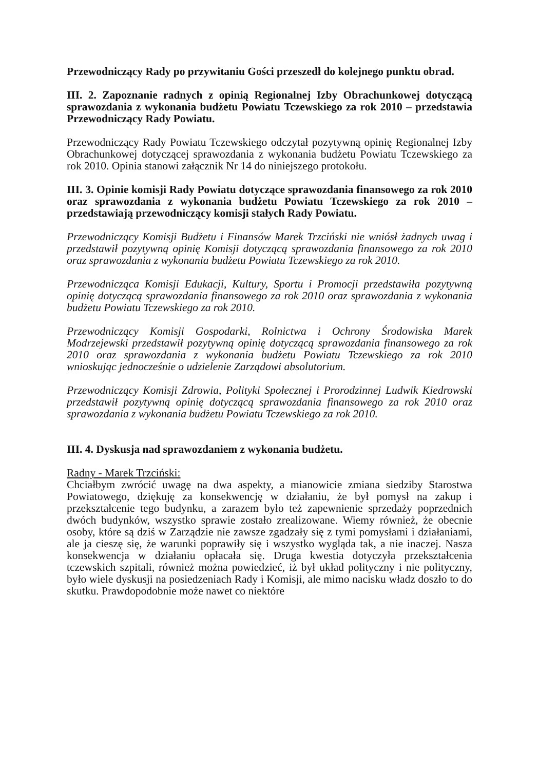Przewodniczący Rady po przywitaniu Gości przeszedł do kolejnego punktu obrad.
III. 2. Zapoznanie radnych z opinią Regionalnej Izby Obrachunkowej dotyczącą sprawozdania z wykonania budżetu Powiatu Tczewskiego za rok 2010 – przedstawia Przewodniczący Rady Powiatu.
Przewodniczący Rady Powiatu Tczewskiego odczytał pozytywną opinię Regionalnej Izby Obrachunkowej dotyczącej sprawozdania z wykonania budżetu Powiatu Tczewskiego za rok 2010. Opinia stanowi załącznik Nr 14 do niniejszego protokołu.
III. 3. Opinie komisji Rady Powiatu dotyczące sprawozdania finansowego za rok 2010 oraz sprawozdania z wykonania budżetu Powiatu Tczewskiego za rok 2010 – przedstawiają przewodniczący komisji stałych Rady Powiatu.
Przewodniczący Komisji Budżetu i Finansów Marek Trzciński nie wniósł żadnych uwag i przedstawił pozytywną opinię Komisji dotyczącą sprawozdania finansowego za rok 2010 oraz sprawozdania z wykonania budżetu Powiatu Tczewskiego za rok 2010.
Przewodnicząca Komisji Edukacji, Kultury, Sportu i Promocji przedstawiła pozytywną opinię dotyczącą sprawozdania finansowego za rok 2010 oraz sprawozdania z wykonania budżetu Powiatu Tczewskiego za rok 2010.
Przewodniczący Komisji Gospodarki, Rolnictwa i Ochrony Środowiska Marek Modrzejewski przedstawił pozytywną opinię dotyczącą sprawozdania finansowego za rok 2010 oraz sprawozdania z wykonania budżetu Powiatu Tczewskiego za rok 2010 wnioskując jednocześnie o udzielenie Zarządowi absolutorium.
Przewodniczący Komisji Zdrowia, Polityki Społecznej i Prorodzinnej Ludwik Kiedrowski przedstawił pozytywną opinię dotyczącą sprawozdania finansowego za rok 2010 oraz sprawozdania z wykonania budżetu Powiatu Tczewskiego za rok 2010.
III. 4. Dyskusja nad sprawozdaniem z wykonania budżetu.
Radny - Marek Trzciński:
Chciałbym zwrócić uwagę na dwa aspekty, a mianowicie zmiana siedziby Starostwa Powiatowego, dziękuję za konsekwencję w działaniu, że był pomysł na zakup i przekształcenie tego budynku, a zarazem było też zapewnienie sprzedaży poprzednich dwóch budynków, wszystko sprawie zostało zrealizowane. Wiemy również, że obecnie osoby, które są dziś w Zarządzie nie zawsze zgadzały się z tymi pomysłami i działaniami, ale ja cieszę się, że warunki poprawiły się i wszystko wygląda tak, a nie inaczej. Nasza konsekwencja w działaniu opłacała się. Druga kwestia dotyczyła przekształcenia tczewskich szpitali, również można powiedzieć, iż był układ polityczny i nie polityczny, było wiele dyskusji na posiedzeniach Rady i Komisji, ale mimo nacisku władz doszło to do skutku. Prawdopodobnie może nawet co niektóre